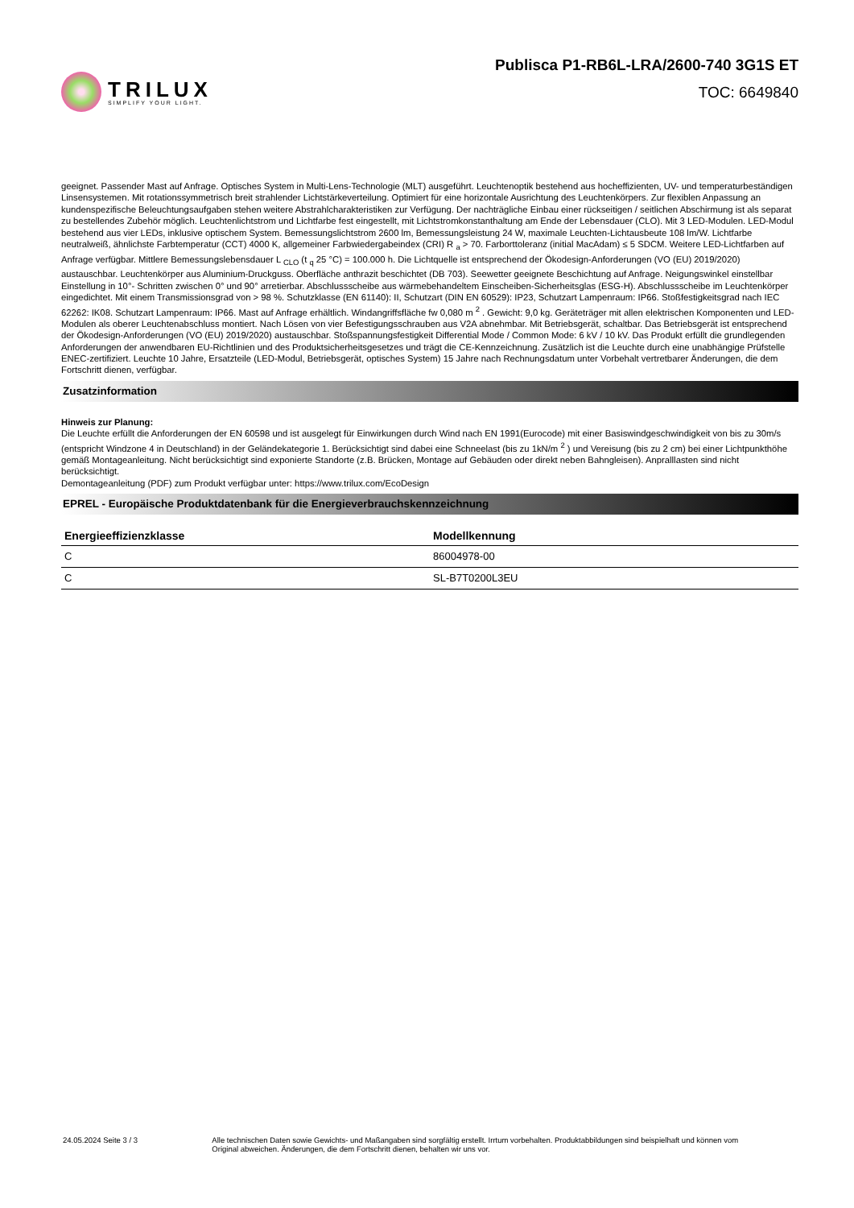TRILUX
SIMPLIFY YOUR LIGHT.
Publisca P1-RB6L-LRA/2600-740 3G1S ET
TOC: 6649840
geeignet. Passender Mast auf Anfrage. Optisches System in Multi-Lens-Technologie (MLT) ausgeführt. Leuchtenoptik bestehend aus hocheffizienten, UV- und temperaturbeständigen Linsensystemen. Mit rotationssymmetrisch breit strahlender Lichtstärkeverteilung. Optimiert für eine horizontale Ausrichtung des Leuchtenkörpers. Zur flexiblen Anpassung an kundenspezifische Beleuchtungsaufgaben stehen weitere Abstrahlcharakteristiken zur Verfügung. Der nachträgliche Einbau einer rückseitigen / seitlichen Abschirmung ist als separat zu bestellendes Zubehör möglich. Leuchtenlichtstrom und Lichtfarbe fest eingestellt, mit Lichtstromkonstanthaltung am Ende der Lebensdauer (CLO). Mit 3 LED-Modulen. LED-Modul bestehend aus vier LEDs, inklusive optischem System. Bemessungslichtstrom 2600 lm, Bemessungsleistung 24 W, maximale Leuchten-Lichtausbeute 108 lm/W. Lichtfarbe neutralweiß, ähnlichste Farbtemperatur (CCT) 4000 K, allgemeiner Farbwiedergabeindex (CRI) R <sub>a</sub> > 70. Farborttoleranz (initial MacAdam) ≤ 5 SDCM. Weitere LED-Lichtfarben auf Anfrage verfügbar. Mittlere Bemessungslebensdauer L <sub>CLO</sub> (t <sub>q</sub> 25 °C) = 100.000 h. Die Lichtquelle ist entsprechend der Ökodesign-Anforderungen (VO (EU) 2019/2020) austauschbar. Leuchtenkörper aus Aluminium-Druckguss. Oberfläche anthrazit beschichtet (DB 703). Seewetter geeignete Beschichtung auf Anfrage. Neigungswinkel einstellbar Einstellung in 10°- Schritten zwischen 0° und 90° arretierbar. Abschlussscheibe aus wärmebehandeltem Einscheiben-Sicherheitsglas (ESG-H). Abschlussscheibe im Leuchtenkörper eingedichtet. Mit einem Transmissionsgrad von > 98 %. Schutzklasse (EN 61140): II, Schutzart (DIN EN 60529): IP23, Schutzart Lampenraum: IP66. Stoßfestigkeitsgrad nach IEC 62262: IK08. Schutzart Lampenraum: IP66. Mast auf Anfrage erhältlich. Windangriffsfläche fw 0,080 m <sup>2</sup> . Gewicht: 9,0 kg. Geräteträger mit allen elektrischen Komponenten und LED-Modulen als oberer Leuchtenabschluss montiert. Nach Lösen von vier Befestigungsschrauben aus V2A abnehmbar. Mit Betriebsgerät, schaltbar. Das Betriebsgerät ist entsprechend der Ökodesign-Anforderungen (VO (EU) 2019/2020) austauschbar. Stoßspannungsfestigkeit Differential Mode / Common Mode: 6 kV / 10 kV. Das Produkt erfüllt die grundlegenden Anforderungen der anwendbaren EU-Richtlinien und des Produktsicherheitsgesetzes und trägt die CE-Kennzeichnung. Zusätzlich ist die Leuchte durch eine unabhängige Prüfstelle ENEC-zertifiziert. Leuchte 10 Jahre, Ersatzteile (LED-Modul, Betriebsgerät, optisches System) 15 Jahre nach Rechnungsdatum unter Vorbehalt vertretbarer Änderungen, die dem Fortschritt dienen, verfügbar.
Zusatzinformation
Hinweis zur Planung:
Die Leuchte erfüllt die Anforderungen der EN 60598 und ist ausgelegt für Einwirkungen durch Wind nach EN 1991(Eurocode) mit einer Basiswindgeschwindigkeit von bis zu 30m/s (entspricht Windzone 4 in Deutschland) in der Geländekategorie 1. Berücksichtigt sind dabei eine Schneelast (bis zu 1kN/m <sup>2</sup> ) und Vereisung (bis zu 2 cm) bei einer Lichtpunkthöhe gemäß Montageanleitung. Nicht berücksichtigt sind exponierte Standorte (z.B. Brücken, Montage auf Gebäuden oder direkt neben Bahngleisen). Anpralllasten sind nicht berücksichtigt.
Demontageanleitung (PDF) zum Produkt verfügbar unter: https://www.trilux.com/EcoDesign
EPREL - Europäische Produktdatenbank für die Energieverbrauchskennzeichnung
| Energieeffizienzklasse | Modellkennung |
| --- | --- |
| C | 86004978-00 |
| C | SL-B7T0200L3EU |
24.05.2024 Seite 3 / 3 Alle technischen Daten sowie Gewichts- und Maßangaben sind sorgfältig erstellt. Irrtum vorbehalten. Produktabbildungen sind beispielhaft und können vom Original abweichen. Änderungen, die dem Fortschritt dienen, behalten wir uns vor.